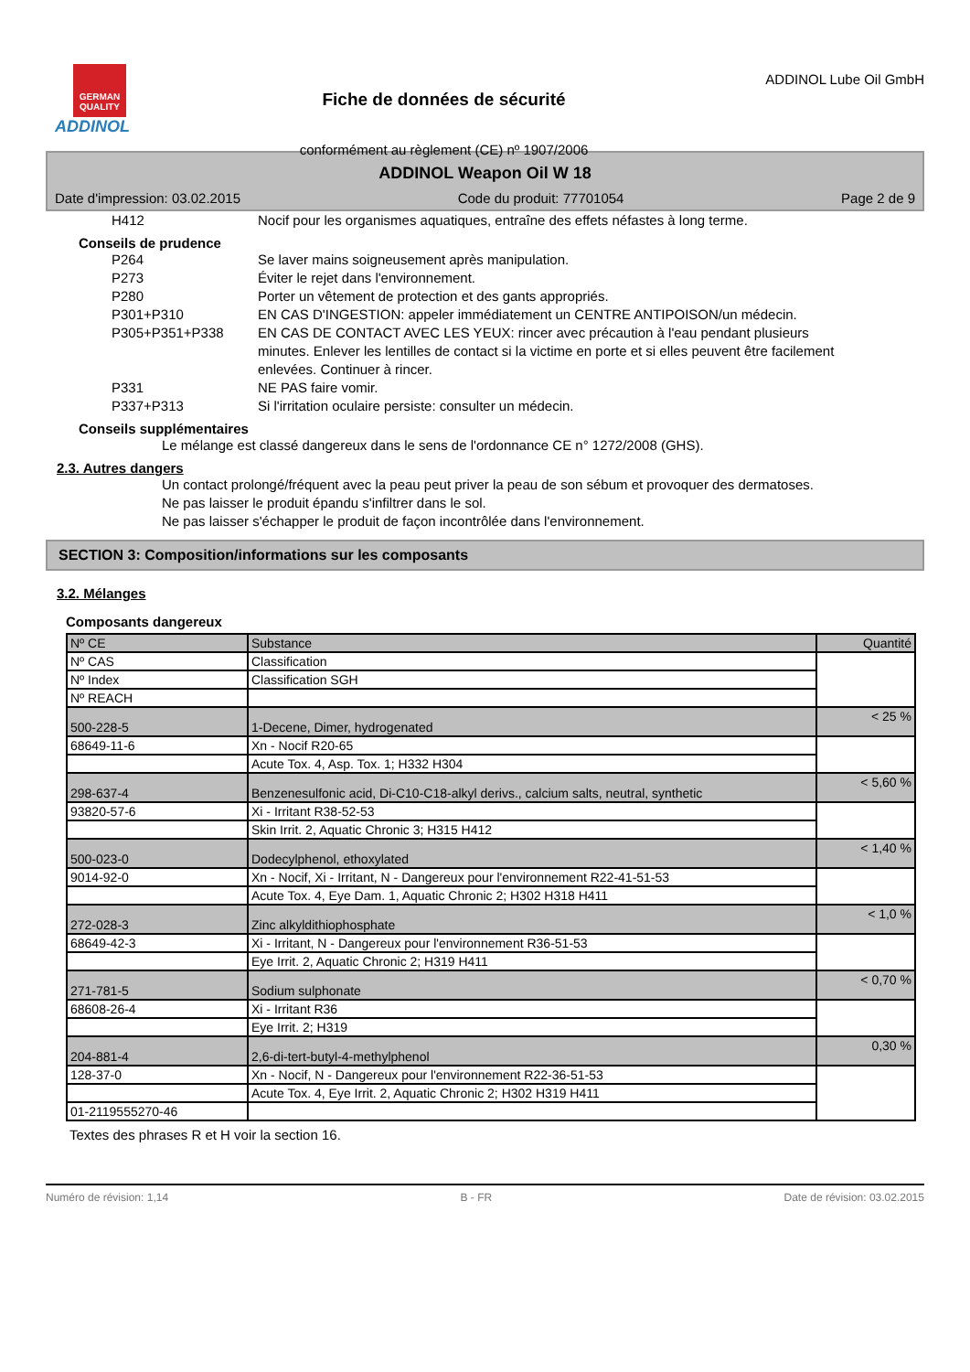GERMAN QUALITY
ADDINOL
Fiche de données de sécurité
conformément au règlement (CE) nº 1907/2006
ADDINOL Lube Oil GmbH
ADDINOL Weapon Oil W 18
Date d'impression: 03.02.2015 Code du produit: 77701054 Page 2 de 9
H412 Nocif pour les organismes aquatiques, entraîne des effets néfastes à long terme.
Conseils de prudence
P264 Se laver mains soigneusement après manipulation.
P273 Éviter le rejet dans l'environnement.
P280 Porter un vêtement de protection et des gants appropriés.
P301+P310 EN CAS D'INGESTION: appeler immédiatement un CENTRE ANTIPOISON/un médecin.
P305+P351+P338 EN CAS DE CONTACT AVEC LES YEUX: rincer avec précaution à l'eau pendant plusieurs minutes. Enlever les lentilles de contact si la victime en porte et si elles peuvent être facilement enlevées. Continuer à rincer.
P331 NE PAS faire vomir.
P337+P313 Si l'irritation oculaire persiste: consulter un médecin.
Conseils supplémentaires
Le mélange est classé dangereux dans le sens de l'ordonnance CE n° 1272/2008 (GHS).
2.3. Autres dangers
Un contact prolongé/fréquent avec la peau peut priver la peau de son sébum et provoquer des dermatoses.
Ne pas laisser le produit épandu s'infiltrer dans le sol.
Ne pas laisser s'échapper le produit de façon incontrôlée dans l'environnement.
SECTION 3: Composition/informations sur les composants
3.2. Mélanges
Composants dangereux
| Nº CE | Substance | Quantité |
| --- | --- | --- |
| Nº CAS | Classification | |
| Nº Index | Classification SGH | |
| Nº REACH | | |
| 500-228-5 | 1-Decene, Dimer, hydrogenated | < 25 % |
| 68649-11-6 | Xn - Nocif R20-65 | |
| | Acute Tox. 4, Asp. Tox. 1; H332 H304 | |
| 298-637-4 | Benzenesulfonic acid, Di-C10-C18-alkyl derivs., calcium salts, neutral, synthetic | < 5,60 % |
| 93820-57-6 | Xi - Irritant R38-52-53 | |
| | Skin Irrit. 2, Aquatic Chronic 3; H315 H412 | |
| 500-023-0 | Dodecylphenol, ethoxylated | < 1,40 % |
| 9014-92-0 | Xn - Nocif, Xi - Irritant, N - Dangereux pour l'environnement R22-41-51-53 | |
| | Acute Tox. 4, Eye Dam. 1, Aquatic Chronic 2; H302 H318 H411 | |
| 272-028-3 | Zinc alkyldithiophosphate | < 1,0 % |
| 68649-42-3 | Xi - Irritant, N - Dangereux pour l'environnement R36-51-53 | |
| | Eye Irrit. 2, Aquatic Chronic 2; H319 H411 | |
| 271-781-5 | Sodium sulphonate | < 0,70 % |
| 68608-26-4 | Xi - Irritant R36 | |
| | Eye Irrit. 2; H319 | |
| 204-881-4 | 2,6-di-tert-butyl-4-methylphenol | 0,30 % |
| 128-37-0 | Xn - Nocif, N - Dangereux pour l'environnement R22-36-51-53 | |
| | Acute Tox. 4, Eye Irrit. 2, Aquatic Chronic 2; H302 H319 H411 | |
| 01-2119555270-46 | | |
Textes des phrases R et H voir la section 16.
Numéro de révision: 1,14 B - FR Date de révision: 03.02.2015